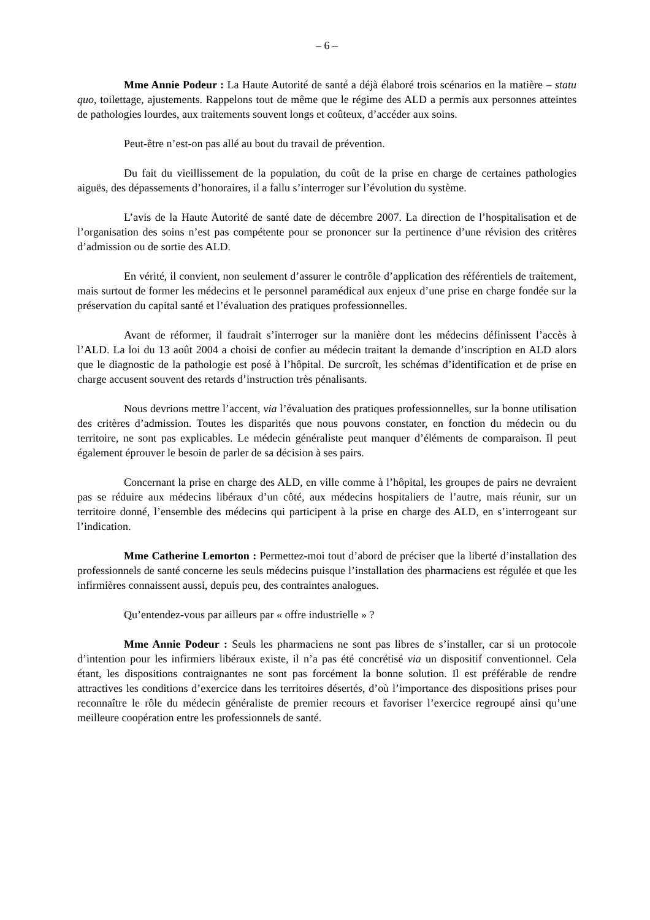– 6 –
Mme Annie Podeur : La Haute Autorité de santé a déjà élaboré trois scénarios en la matière – statu quo, toilettage, ajustements. Rappelons tout de même que le régime des ALD a permis aux personnes atteintes de pathologies lourdes, aux traitements souvent longs et coûteux, d’accéder aux soins.
Peut-être n’est-on pas allé au bout du travail de prévention.
Du fait du vieillissement de la population, du coût de la prise en charge de certaines pathologies aiguës, des dépassements d’honoraires, il a fallu s’interroger sur l’évolution du système.
L’avis de la Haute Autorité de santé date de décembre 2007. La direction de l’hospitalisation et de l’organisation des soins n’est pas compétente pour se prononcer sur la pertinence d’une révision des critères d’admission ou de sortie des ALD.
En vérité, il convient, non seulement d’assurer le contrôle d’application des référentiels de traitement, mais surtout de former les médecins et le personnel paramédical aux enjeux d’une prise en charge fondée sur la préservation du capital santé et l’évaluation des pratiques professionnelles.
Avant de réformer, il faudrait s’interroger sur la manière dont les médecins définissent l’accès à l’ALD. La loi du 13 août 2004 a choisi de confier au médecin traitant la demande d’inscription en ALD alors que le diagnostic de la pathologie est posé à l’hôpital. De surcroît, les schémas d’identification et de prise en charge accusent souvent des retards d’instruction très pénalisants.
Nous devrions mettre l’accent, via l’évaluation des pratiques professionnelles, sur la bonne utilisation des critères d’admission. Toutes les disparités que nous pouvons constater, en fonction du médecin ou du territoire, ne sont pas explicables. Le médecin généraliste peut manquer d’éléments de comparaison. Il peut également éprouver le besoin de parler de sa décision à ses pairs.
Concernant la prise en charge des ALD, en ville comme à l’hôpital, les groupes de pairs ne devraient pas se réduire aux médecins libéraux d’un côté, aux médecins hospitaliers de l’autre, mais réunir, sur un territoire donné, l’ensemble des médecins qui participent à la prise en charge des ALD, en s’interrogeant sur l’indication.
Mme Catherine Lemorton : Permettez-moi tout d’abord de préciser que la liberté d’installation des professionnels de santé concerne les seuls médecins puisque l’installation des pharmaciens est régulée et que les infirmières connaissent aussi, depuis peu, des contraintes analogues.
Qu’entendez-vous par ailleurs par « offre industrielle » ?
Mme Annie Podeur : Seuls les pharmaciens ne sont pas libres de s’installer, car si un protocole d’intention pour les infirmiers libéraux existe, il n’a pas été concrétisé via un dispositif conventionnel. Cela étant, les dispositions contraignantes ne sont pas forcément la bonne solution. Il est préférable de rendre attractives les conditions d’exercice dans les territoires désertés, d’où l’importance des dispositions prises pour reconnaître le rôle du médecin généraliste de premier recours et favoriser l’exercice regroupé ainsi qu’une meilleure coopération entre les professionnels de santé.